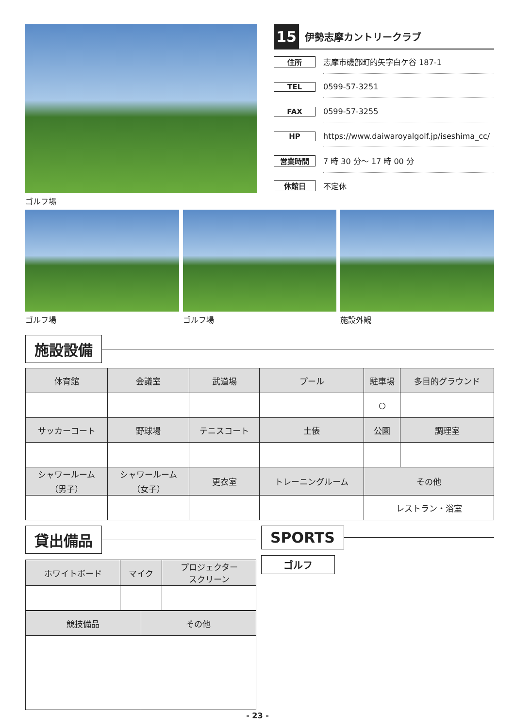ゴルフ場
15
伊勢志摩カントリークラブ
住所
志摩市磯部町的矢字白ケ谷 187-1
TEL
0599-57-3251
FAX
0599-57-3255
HP
https://www.daiwaroyalgolf.jp/iseshima_cc/
営業時間
7 時 30 分～ 17 時 00 分
休館日
不定休
ゴルフ場 ゴルフ場 施設外観
施設設備
| 体育館 | 会議室 | 武道場 | プール | 駐車場 | 多目的グラウンド |
| --- | --- | --- | --- | --- | --- |
| | | | | ○ | |
| サッカーコート | 野球場 | テニスコート | 土俵 | 公園 | 調理室 |
| シャワールーム （男子） | シャワールーム （女子） | 更衣室 | トレーニングルーム | その他 | |
| | | | | レストラン・浴室 | |
貸出備品
| ホワイトボード | マイク | プロジェクター スクリーン |
| --- | --- | --- |
| 競技備品 | その他 |
| --- | --- |
SPORTS
ゴルフ
- 23 -